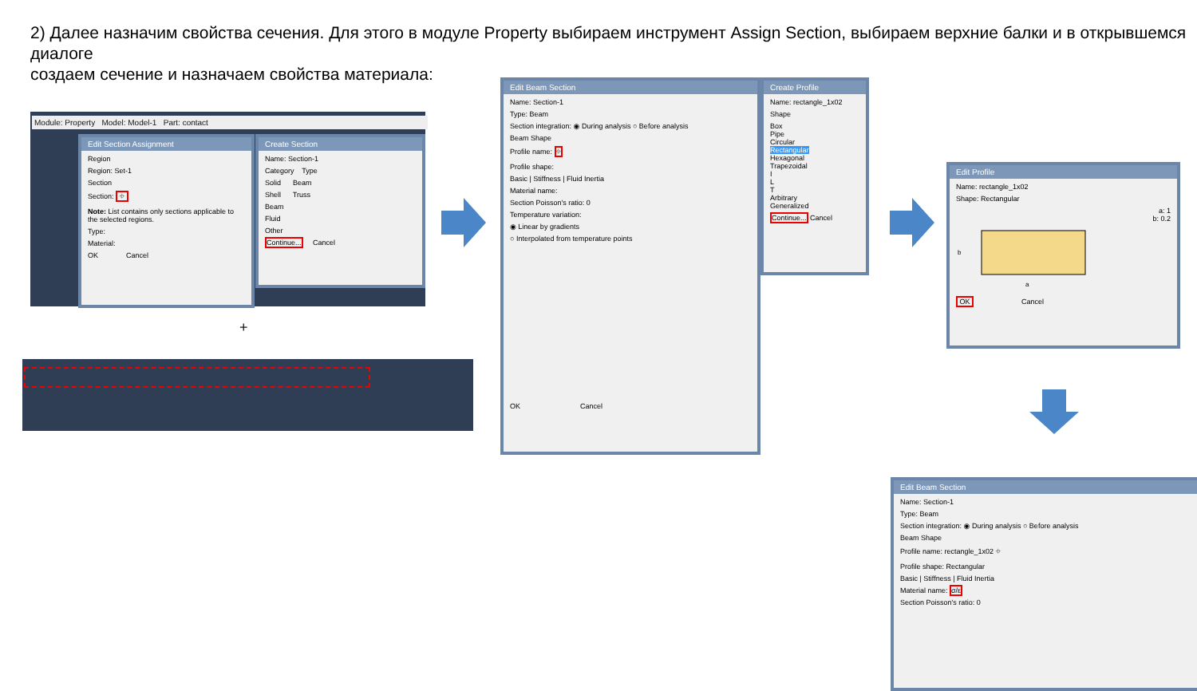2) Далее назначим свойства сечения. Для этого в модуле Property выбираем инструмент Assign Section, выбираем верхние балки и в открывшемся диалоге
создаем сечение и назначаем свойства материала:
Module: Property Model: Model-1 Part: contact
Edit Section Assignment
Region
Region: Set-1
Section
Section: ⌖
Note: List contains only sections applicable to the selected regions.
Type:
Material:
OK Cancel
Create Section
Name: Section-1
Category Type
Solid Beam
Shell Truss
Beam
Fluid
Other
Continue... Cancel
+
Edit Beam Section
Name: Section-1
Type: Beam
Section integration: ◉ During analysis ○ Before analysis
Beam Shape
Profile name: ⌖
Profile shape:
Basic | Stiffness | Fluid Inertia
Material name:
Section Poisson's ratio: 0
Temperature variation:
◉ Linear by gradients
○ Interpolated from temperature points
OK Cancel
Create Profile
Name: rectangle_1x02
Shape
Box
Pipe
Circular
Rectangular
Hexagonal
Trapezoidal
I
L
T
Arbitrary
Generalized
Continue... Cancel
Edit Profile
Name: rectangle_1x02
Shape: Rectangular
a: 1
b: 0.2
a
b
OK Cancel
Edit Beam Section
Name: Section-1
Type: Beam
Section integration: ◉ During analysis ○ Before analysis
Beam Shape
Profile name: rectangle_1x02 ⌖
Profile shape: Rectangular
Basic | Stiffness | Fluid Inertia
Material name: σ/ε
Section Poisson's ratio: 0